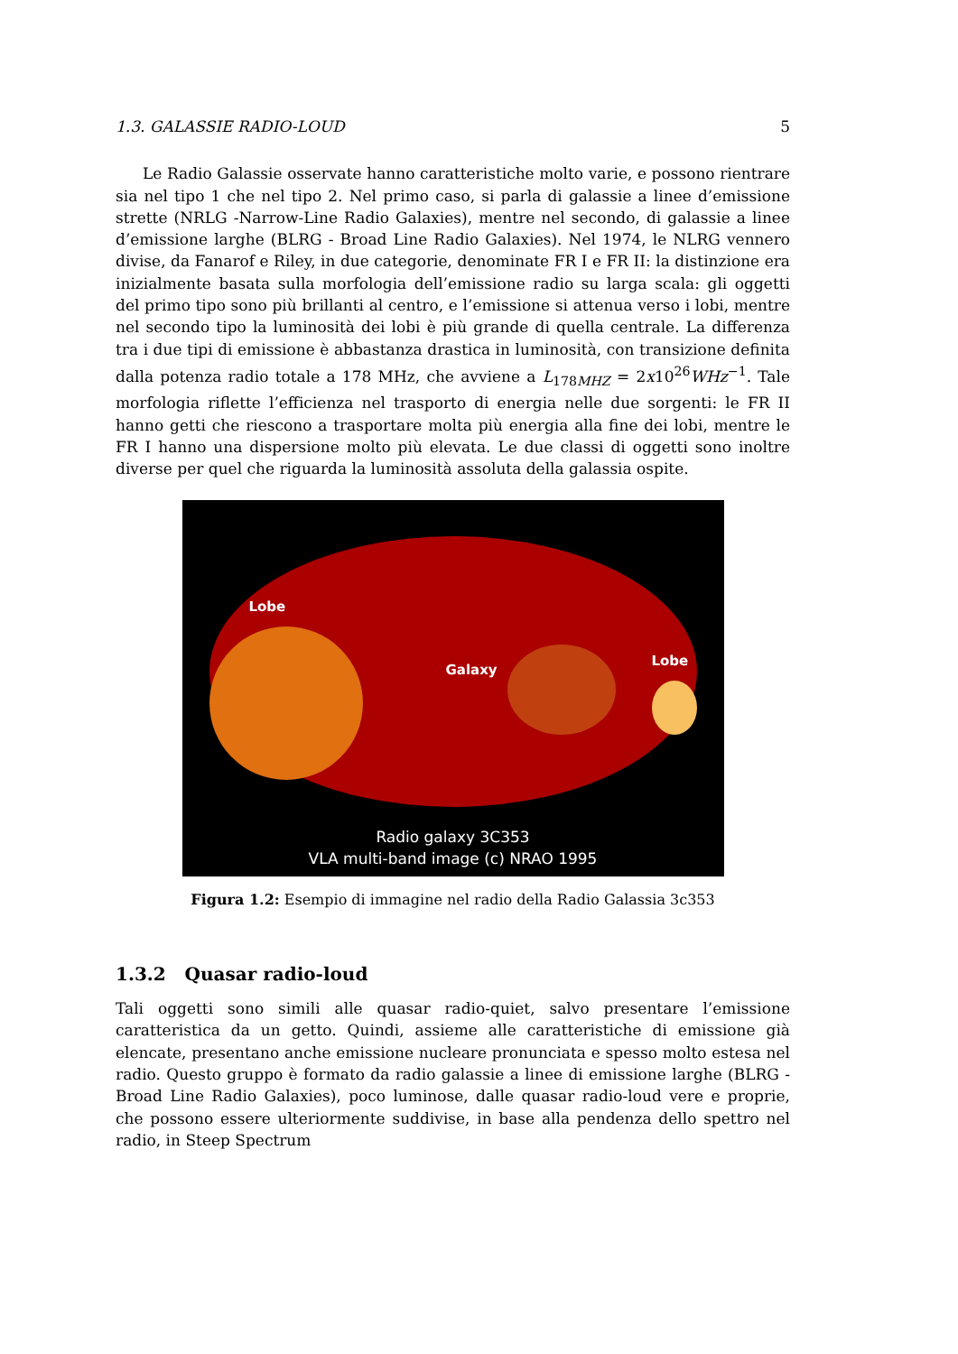1.3. GALASSIE RADIO-LOUD 5
Le Radio Galassie osservate hanno caratteristiche molto varie, e possono rientrare sia nel tipo 1 che nel tipo 2. Nel primo caso, si parla di galassie a linee d’emissione strette (NRLG -Narrow-Line Radio Galaxies), mentre nel secondo, di galassie a linee d’emissione larghe (BLRG - Broad Line Radio Galaxies). Nel 1974, le NLRG vennero divise, da Fanarof e Riley, in due categorie, denominate FR I e FR II: la distinzione era inizialmente basata sulla morfologia dell’emissione radio su larga scala: gli oggetti del primo tipo sono più brillanti al centro, e l’emissione si attenua verso i lobi, mentre nel secondo tipo la luminosità dei lobi è più grande di quella centrale. La differenza tra i due tipi di emissione è abbastanza drastica in luminosità, con transizione definita dalla potenza radio totale a 178 MHz, che avviene a L<sub>178MHZ</sub> = 2x10<sup>26</sup>WHz<sup>−1</sup>. Tale morfologia riflette l’efficienza nel trasporto di energia nelle due sorgenti: le FR II hanno getti che riescono a trasportare molta più energia alla fine dei lobi, mentre le FR I hanno una dispersione molto più elevata. Le due classi di oggetti sono inoltre diverse per quel che riguarda la luminosità assoluta della galassia ospite.
Lobe
Galaxy
Lobe
Radio galaxy 3C353
VLA multi-band image (c) NRAO 1995
Figura 1.2: Esempio di immagine nel radio della Radio Galassia 3c353
1.3.2 Quasar radio-loud
Tali oggetti sono simili alle quasar radio-quiet, salvo presentare l’emissione caratteristica da un getto. Quindi, assieme alle caratteristiche di emissione già elencate, presentano anche emissione nucleare pronunciata e spesso molto estesa nel radio. Questo gruppo è formato da radio galassie a linee di emissione larghe (BLRG - Broad Line Radio Galaxies), poco luminose, dalle quasar radio-loud vere e proprie, che possono essere ulteriormente suddivise, in base alla pendenza dello spettro nel radio, in Steep Spectrum